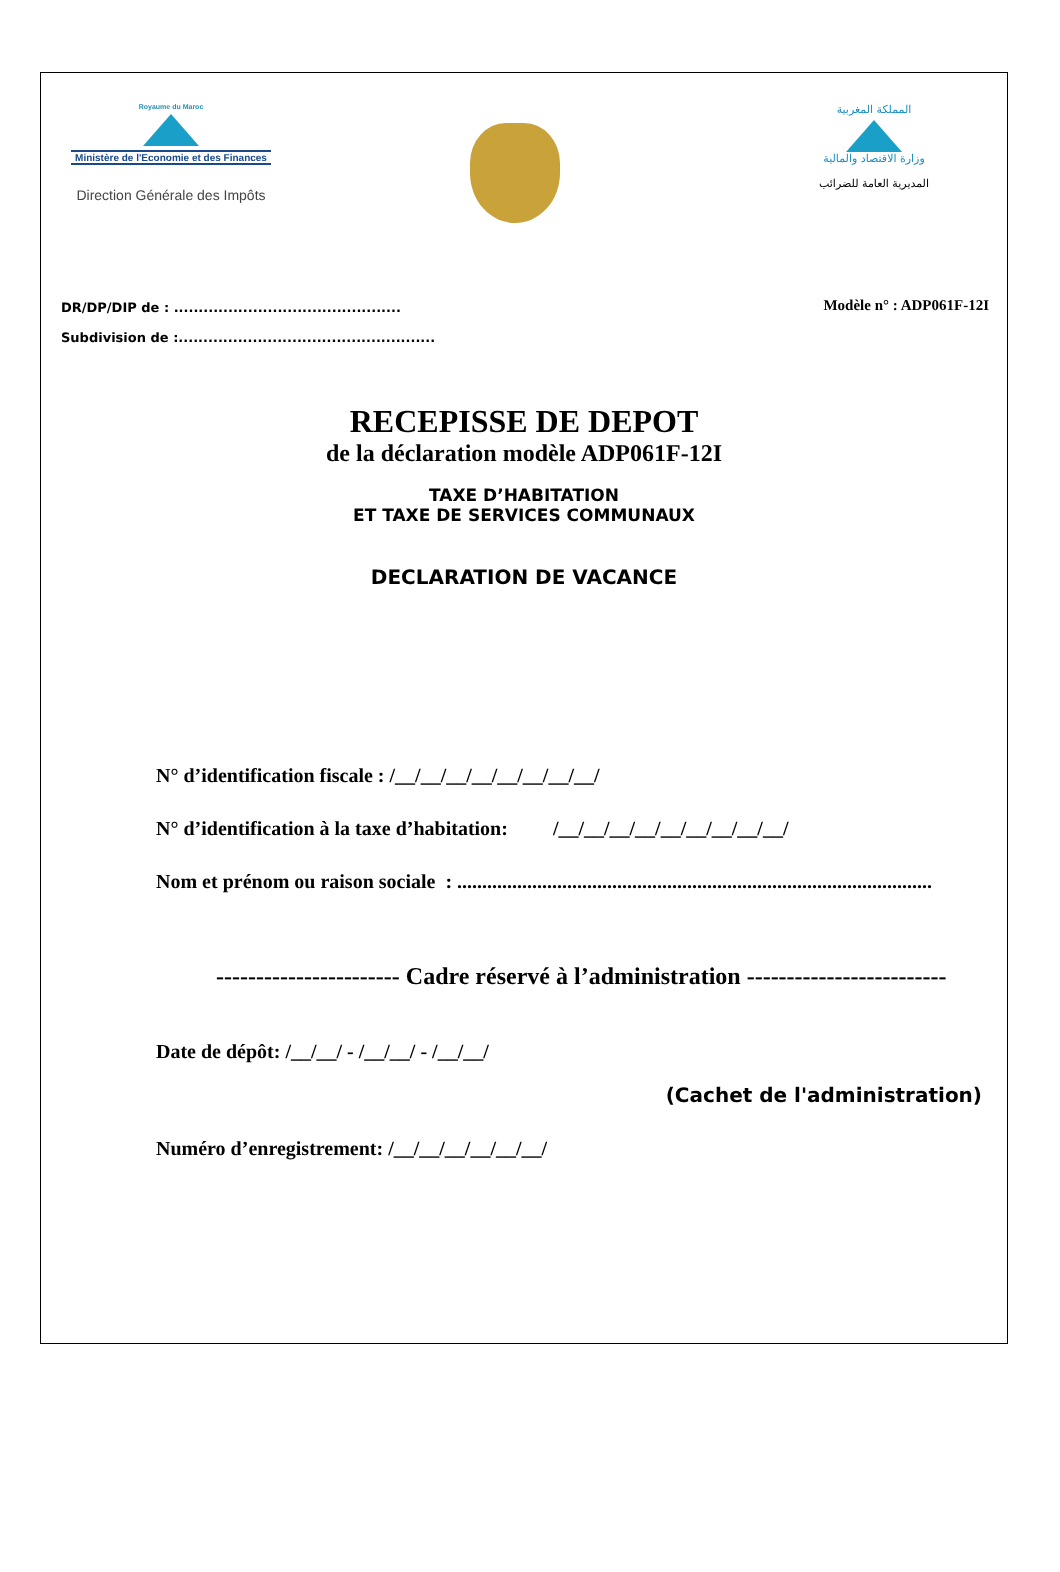Royaume du Maroc
Ministère de l'Economie et des Finances
Direction Générale des Impôts
المملكة المغربية
وزارة الاقتصاد والمالية
المديرية العامة للضرائب
DR/DP/DIP de : ..............................................
Subdivision de :....................................................
Modèle n° : ADP061F-12I
RECEPISSE DE DEPOT
de la déclaration modèle ADP061F-12I
TAXE D’HABITATION
ET TAXE DE SERVICES COMMUNAUX
DECLARATION DE VACANCE
N° d’identification fiscale : /__/__/__/__/__/__/__/__/
N° d’identification à la taxe d’habitation: /__/__/__/__/__/__/__/__/__/
Nom et prénom ou raison sociale : ...............................................................................................
----------------------- Cadre réservé à l’administration -------------------------
Date de dépôt: /__/__/ - /__/__/ - /__/__/
(Cachet de l'administration)
Numéro d’enregistrement: /__/__/__/__/__/__/